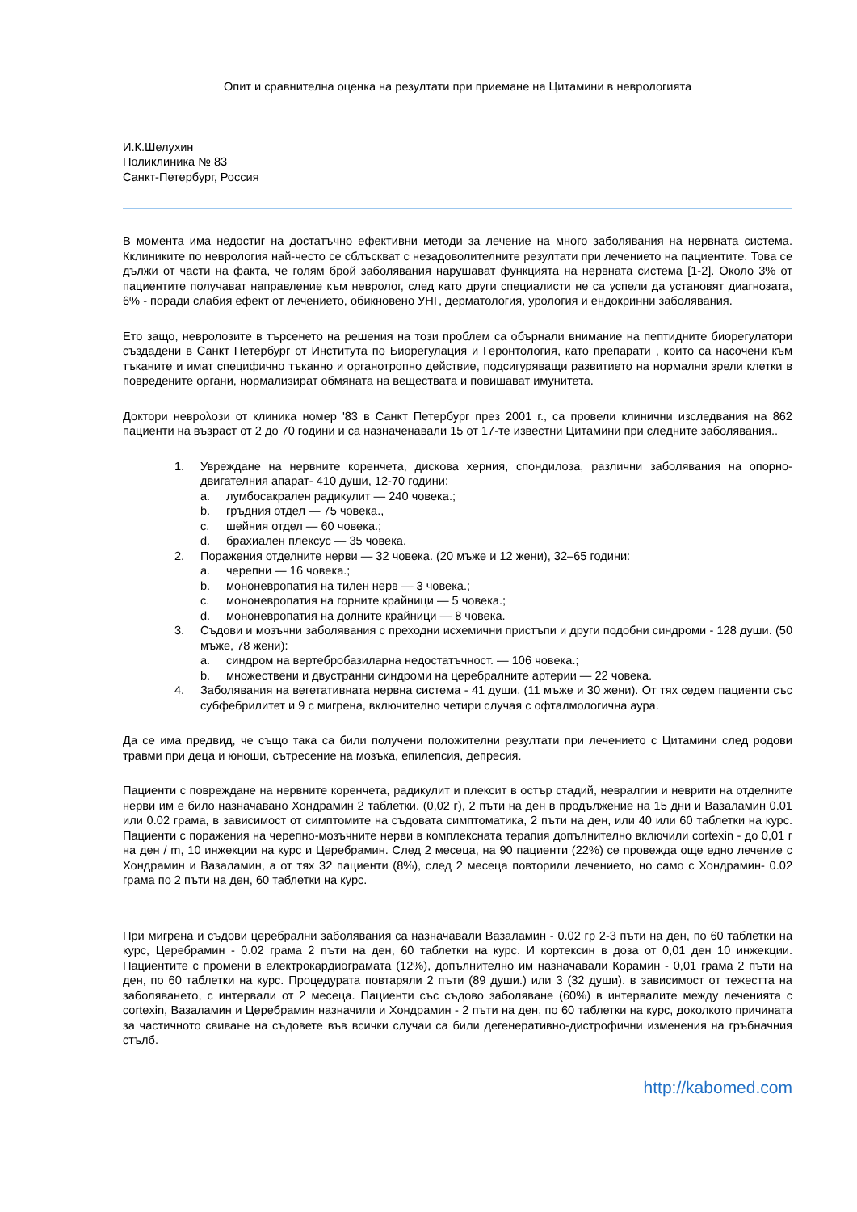Опит и сравнителна оценка на резултати при приемане на Цитамини в неврологията
И.К.Шелухин
Поликлиника № 83
Санкт-Петербург, Россия
В момента има недостиг на достатъчно ефективни методи за лечение на много заболявания на нервната система. Кклиниките по неврология най-често се сблъскват с незадоволителните резултати при лечението на пациентите. Това се дължи от части на факта, че голям брой заболявания нарушават функцията на нервната система [1-2]. Около 3% от пациентите получават направление към невролог, след като други специалисти не са успели да установят диагнозата, 6% - поради слабия ефект от лечението, обикновено УНГ, дерматология, урология и ендокринни заболявания.
Ето защо, невролозите в търсенето на решения на този проблем са обърнали внимание на пептидните биорегулатори създадени в Санкт Петербург от Института по Биорегулация и Геронтология, като препарати , които са насочени към тъканите и имат специфично тъканно и органотропно действие, подсигуряващи развитието на нормални зрели клетки в повредените органи, нормализират обмяната на веществата и повишават имунитета.
Доктори неврολози от клиника номер '83 в Санкт Петербург през 2001 г., са провели клинични изследвания на 862 пациенти на възраст от 2 до 70 години и са назначенавали 15 от 17-те известни Цитамини при следните заболявания..
1. Увреждане на нервните коренчета, дискова херния, спондилоза, различни заболявания на опорно-двигателния апарат- 410 души, 12-70 години:
a. лумбосакрален радикулит — 240 човека.;
b. гръдния отдел — 75 човека.,
c. шейния отдел — 60 човека.;
d. брахиален плексус — 35 човека.
2. Поражения отделните нерви — 32 човека. (20 мъже и 12 жени), 32–65 години:
a. черепни — 16 човека.;
b. мононевропатия на тилен нерв — 3 човека.;
c. мононевропатия на горните крайници — 5 човека.;
d. мононевропатия на долните крайници — 8 човека.
3. Съдови и мозъчни заболявания с преходни исхемични пристъпи и други подобни синдроми - 128 души. (50 мъже, 78 жени):
a. синдром на вертебробазиларна недостатъчност. — 106 човека.;
b. множествени и двустранни синдроми на церебралните артерии — 22 човека.
4. Заболявания на вегетативната нервна система - 41 души. (11 мъже и 30 жени). От тях седем пациенти със субфебрилитет и 9 с мигрена, включително четири случая с офталмологична аура.
Да се има предвид, че също така са били получени положителни резултати при лечението с Цитамини след родови травми при деца и юноши, сътресение на мозъка, епилепсия, депресия.
Пациенти с повреждане на нервните коренчета, радикулит и плексит в остър стадий, невралгии и неврити на отделните нерви им е било назначавано Хондрамин 2 таблетки. (0,02 г), 2 пъти на ден в продължение на 15 дни и Вазаламин 0.01 или 0.02 грама, в зависимост от симптомите на съдовата симптоматика, 2 пъти на ден, или 40 или 60 таблетки на курс. Пациенти с поражения на черепно-мозъчните нерви в комплексната терапия допълнително включили cortexin - до 0,01 г на ден / m, 10 инжекции на курс и Церебрамин. След 2 месеца, на 90 пациенти (22%) се провежда още едно лечение с Хондрамин и Вазаламин, а от тях 32 пациенти (8%), след 2 месеца повторили лечението, но само с Хондрамин- 0.02 грама по 2 пъти на ден, 60 таблетки на курс.
При мигрена и съдови церебрални заболявания са назначавали Вазаламин - 0.02 гр 2-3 пъти на ден, по 60 таблетки на курс, Церебрамин - 0.02 грама 2 пъти на ден, 60 таблетки на курс. И кортексин в доза от 0,01 ден 10 инжекции. Пациентите с промени в електрокардиограмата (12%), допълнително им назначавали Корамин - 0,01 грама 2 пъти на ден, по 60 таблетки на курс. Процедурата повтаряли 2 пъти (89 души.) или 3 (32 души). в зависимост от тежестта на заболяването, с интервали от 2 месеца. Пациенти със съдово заболяване (60%) в интервалите между леченията с cortexin, Вазаламин и Церебрамин назначили и Хондрамин - 2 пъти на ден, по 60 таблетки на курс, доколкото причината за частичното свиване на съдовете във всички случаи са били дегенеративно-дистрофични изменения на гръбначния стълб.
http://kabomed.com